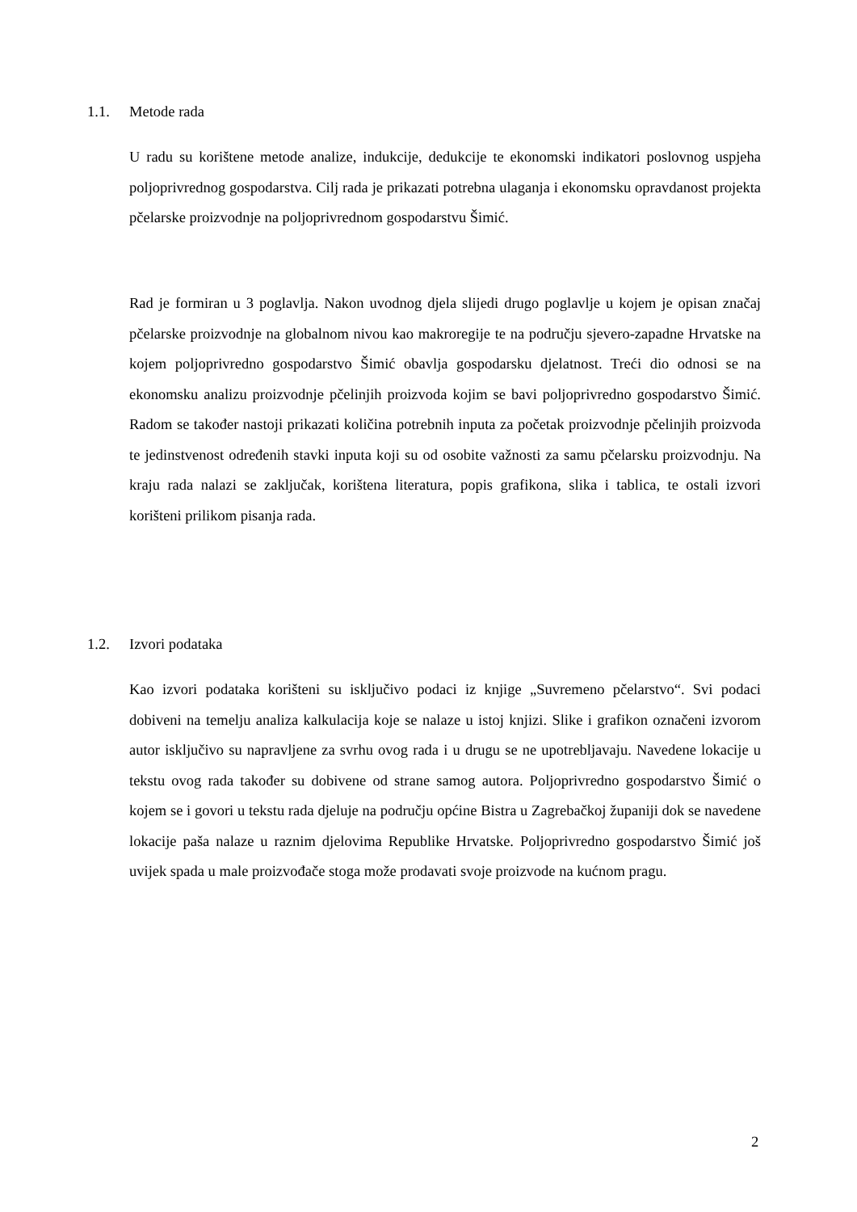1.1. Metode rada
U radu su korištene metode analize, indukcije, dedukcije te ekonomski indikatori poslovnog uspjeha poljoprivrednog gospodarstva. Cilj rada je prikazati potrebna ulaganja i ekonomsku opravdanost projekta pčelarske proizvodnje na poljoprivrednom gospodarstvu Šimić.
Rad je formiran u 3 poglavlja. Nakon uvodnog djela slijedi drugo poglavlje u kojem je opisan značaj pčelarske proizvodnje na globalnom nivou kao makroregije te na području sjevero-zapadne Hrvatske na kojem poljoprivredno gospodarstvo Šimić obavlja gospodarsku djelatnost. Treći dio odnosi se na ekonomsku analizu proizvodnje pčelinjih proizvoda kojim se bavi poljoprivredno gospodarstvo Šimić. Radom se također nastoji prikazati količina potrebnih inputa za početak proizvodnje pčelinjih proizvoda te jedinstvenost određenih stavki inputa koji su od osobite važnosti za samu pčelarsku proizvodnju. Na kraju rada nalazi se zaključak, korištena literatura, popis grafikona, slika i tablica, te ostali izvori korišteni prilikom pisanja rada.
1.2. Izvori podataka
Kao izvori podataka korišteni su isključivo podaci iz knjige „Suvremeno pčelarstvo“. Svi podaci dobiveni na temelju analiza kalkulacija koje se nalaze u istoj knjizi. Slike i grafikon označeni izvorom autor isključivo su napravljene za svrhu ovog rada i u drugu se ne upotrebljavaju. Navedene lokacije u tekstu ovog rada također su dobivene od strane samog autora. Poljoprivredno gospodarstvo Šimić o kojem se i govori u tekstu rada djeluje na području općine Bistra u Zagrebačkoj županiji dok se navedene lokacije paša nalaze u raznim djelovima Republike Hrvatske. Poljoprivredno gospodarstvo Šimić još uvijek spada u male proizvođače stoga može prodavati svoje proizvode na kućnom pragu.
2